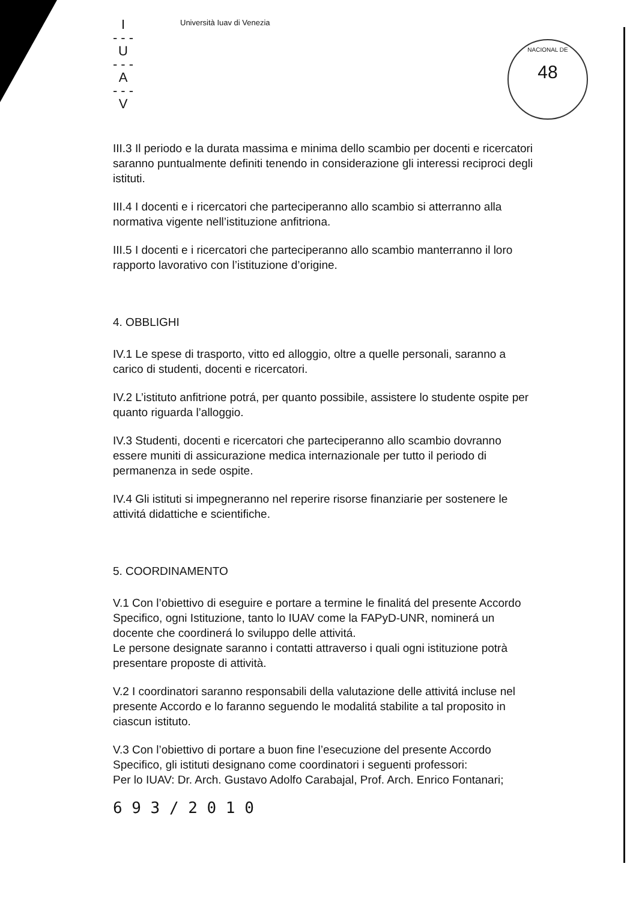NACIONAL DE
48
I
- - -
U
- - -
A
- - -
V
Università Iuav di Venezia
III.3 Il periodo e la durata massima e minima dello scambio per docenti e ricercatori saranno puntualmente definiti tenendo in considerazione gli interessi reciproci degli istituti.
III.4 I docenti e i ricercatori che parteciperanno allo scambio si atterranno alla normativa vigente nell’istituzione anfitriona.
III.5 I docenti e i ricercatori che parteciperanno allo scambio manterranno il loro rapporto lavorativo con l’istituzione d’origine.
4. OBBLIGHI
IV.1 Le spese di trasporto, vitto ed alloggio, oltre a quelle personali, saranno a carico di studenti, docenti e ricercatori.
IV.2 L’istituto anfitrione potrá, per quanto possibile, assistere lo studente ospite per quanto riguarda l’alloggio.
IV.3 Studenti, docenti e ricercatori che parteciperanno allo scambio dovranno essere muniti di assicurazione medica internazionale per tutto il periodo di permanenza in sede ospite.
IV.4 Gli istituti si impegneranno nel reperire risorse finanziarie per sostenere le attivitá didattiche e scientifiche.
5. COORDINAMENTO
V.1 Con l’obiettivo di eseguire e portare a termine le finalitá del presente Accordo Specifico, ogni Istituzione, tanto lo IUAV come la FAPyD-UNR, nominerá un docente che coordinerá lo sviluppo delle attivitá.
Le persone designate saranno i contatti attraverso i quali ogni istituzione potrà presentare proposte di attività.
V.2 I coordinatori saranno responsabili della valutazione delle attivitá incluse nel presente Accordo e lo faranno seguendo le modalitá stabilite a tal proposito in ciascun istituto.
V.3 Con l’obiettivo di portare a buon fine l’esecuzione del presente Accordo Specifico, gli istituti designano come coordinatori i seguenti professori:
Per lo IUAV: Dr. Arch. Gustavo Adolfo Carabajal, Prof. Arch. Enrico Fontanari;
6 9 3 / 2 0 1 0